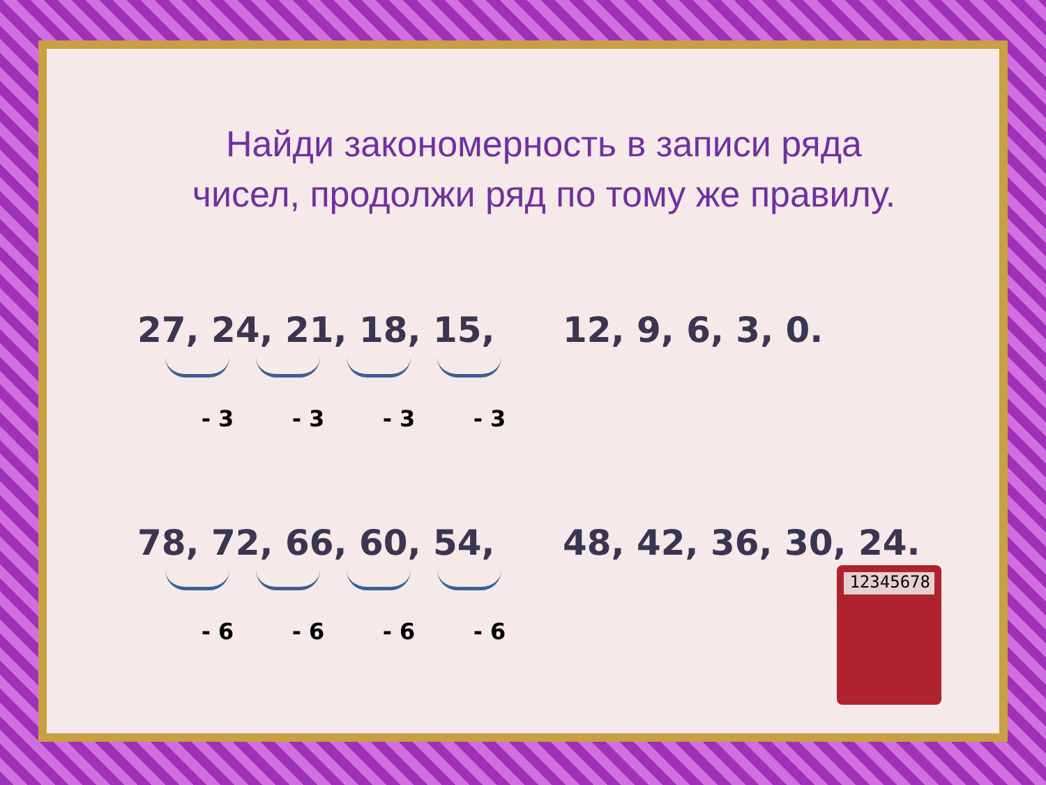Найди закономерность в записи ряда
чисел, продолжи ряд по тому же правилу.
27, 24, 21, 18, 15, 12, 9, 6, 3, 0.
- 3 - 3 - 3 - 3
78, 72, 66, 60, 54, 48, 42, 36, 30, 24.
- 6 - 6 - 6 - 6
12345678